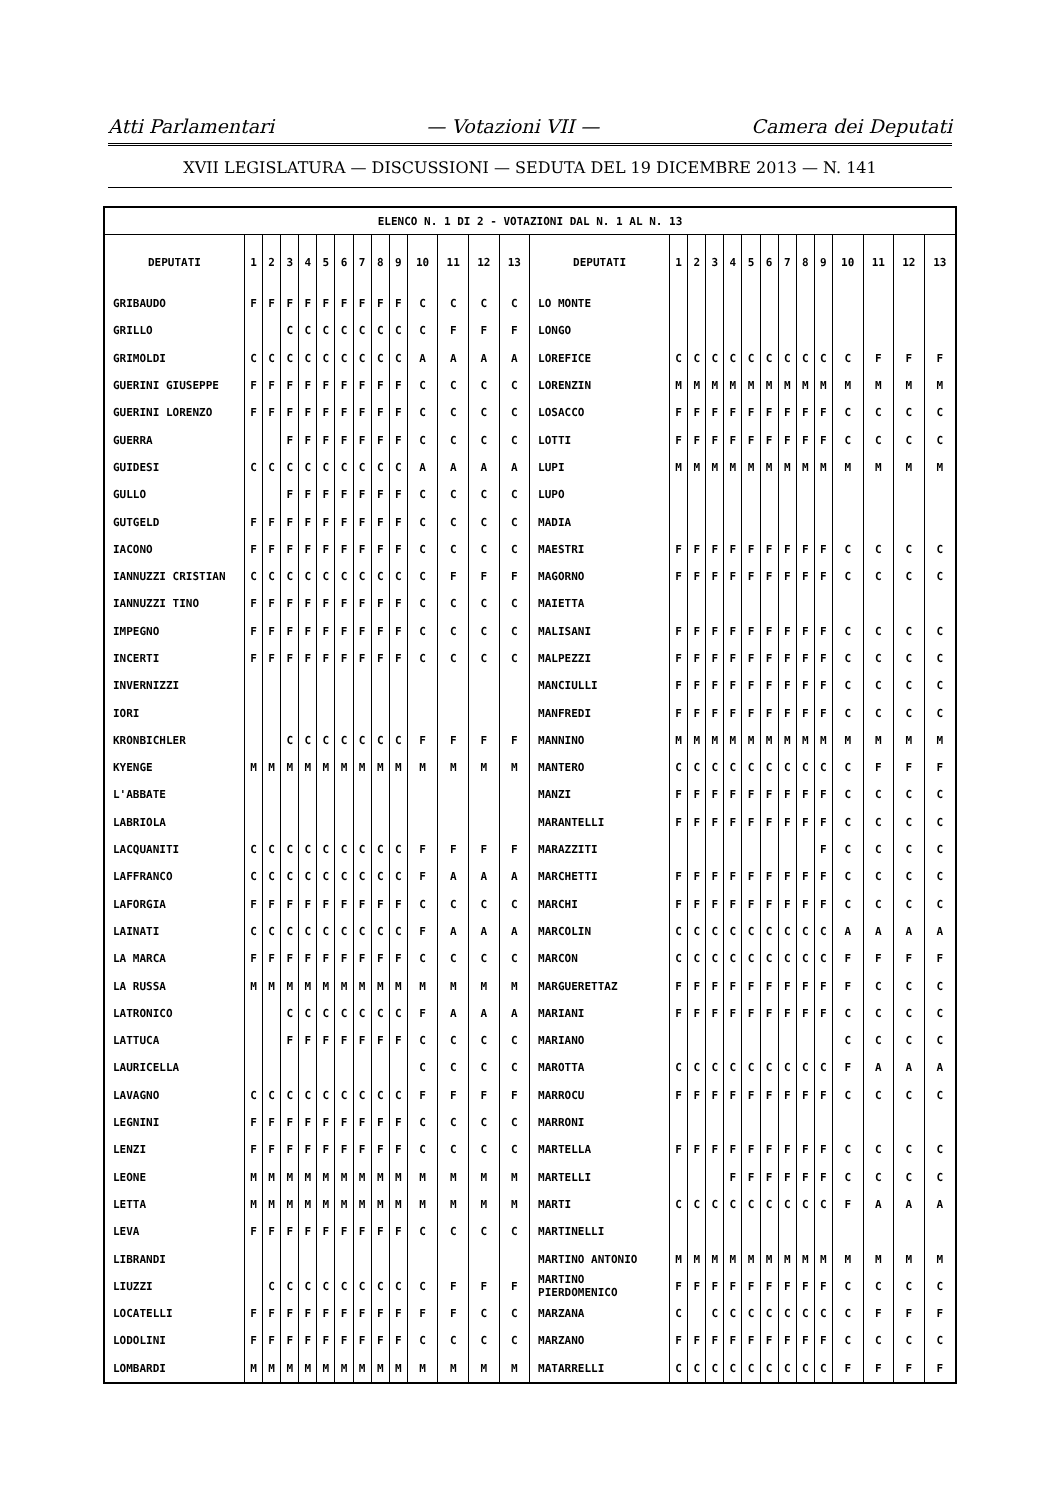Atti Parlamentari — Votazioni VII — Camera dei Deputati
XVII LEGISLATURA — DISCUSSIONI — SEDUTA DEL 19 DICEMBRE 2013 — N. 141
| ELENCO N. 1 DI 2 - VOTAZIONI DAL N. 1 AL N. 13 | | | | | | | | | | | | | | | | | | | | | | | | | | | |
| DEPUTATI | 1 | 2 | 3 | 4 | 5 | 6 | 7 | 8 | 9 | 10 | 11 | 12 | 13 | DEPUTATI | 1 | 2 | 3 | 4 | 5 | 6 | 7 | 8 | 9 | 10 | 11 | 12 | 13 |
| GRIBAUDO | F | F | F | F | F | F | F | F | F | C | C | C | C | LO MONTE | | | | | | | | | | | | | |
| GRILLO | | | C | C | C | C | C | C | C | C | F | F | F | LONGO | | | | | | | | | | | | | |
| GRIMOLDI | C | C | C | C | C | C | C | C | C | A | A | A | A | LOREFICE | C | C | C | C | C | C | C | C | C | C | F | F | F |
| GUERINI GIUSEPPE | F | F | F | F | F | F | F | F | F | C | C | C | C | LORENZIN | M | M | M | M | M | M | M | M | M | M | M | M | M |
| GUERINI LORENZO | F | F | F | F | F | F | F | F | F | C | C | C | C | LOSACCO | F | F | F | F | F | F | F | F | F | C | C | C | C |
| GUERRA | | | F | F | F | F | F | F | F | C | C | C | C | LOTTI | F | F | F | F | F | F | F | F | F | C | C | C | C |
| GUIDESI | C | C | C | C | C | C | C | C | C | A | A | A | A | LUPI | M | M | M | M | M | M | M | M | M | M | M | M | M |
| GULLO | | | F | F | F | F | F | F | F | C | C | C | C | LUPO | | | | | | | | | | | | | |
| GUTGELD | F | F | F | F | F | F | F | F | F | C | C | C | C | MADIA | | | | | | | | | | | | | |
| IACONO | F | F | F | F | F | F | F | F | F | C | C | C | C | MAESTRI | F | F | F | F | F | F | F | F | F | C | C | C | C |
| IANNUZZI CRISTIAN | C | C | C | C | C | C | C | C | C | C | F | F | F | MAGORNO | F | F | F | F | F | F | F | F | F | C | C | C | C |
| IANNUZZI TINO | F | F | F | F | F | F | F | F | F | C | C | C | C | MAIETTA | | | | | | | | | | | | | |
| IMPEGNO | F | F | F | F | F | F | F | F | F | C | C | C | C | MALISANI | F | F | F | F | F | F | F | F | F | C | C | C | C |
| INCERTI | F | F | F | F | F | F | F | F | F | C | C | C | C | MALPEZZI | F | F | F | F | F | F | F | F | F | C | C | C | C |
| INVERNIZZI | | | | | | | | | | | | | | MANCIULLI | F | F | F | F | F | F | F | F | F | C | C | C | C |
| IORI | | | | | | | | | | | | | | MANFREDI | F | F | F | F | F | F | F | F | F | C | C | C | C |
| KRONBICHLER | | | C | C | C | C | C | C | C | F | F | F | F | MANNINO | M | M | M | M | M | M | M | M | M | M | M | M | M |
| KYENGE | M | M | M | M | M | M | M | M | M | M | M | M | M | MANTERO | C | C | C | C | C | C | C | C | C | C | F | F | F |
| L'ABBATE | | | | | | | | | | | | | | MANZI | F | F | F | F | F | F | F | F | F | C | C | C | C |
| LABRIOLA | | | | | | | | | | | | | | MARANTELLI | F | F | F | F | F | F | F | F | F | C | C | C | C |
| LACQUANITI | C | C | C | C | C | C | C | C | C | F | F | F | F | MARAZZITI | | | | | | | | | F | C | C | C | C |
| LAFFRANCO | C | C | C | C | C | C | C | C | C | F | A | A | A | MARCHETTI | F | F | F | F | F | F | F | F | F | C | C | C | C |
| LAFORGIA | F | F | F | F | F | F | F | F | F | C | C | C | C | MARCHI | F | F | F | F | F | F | F | F | F | C | C | C | C |
| LAINATI | C | C | C | C | C | C | C | C | C | F | A | A | A | MARCOLIN | C | C | C | C | C | C | C | C | C | A | A | A | A |
| LA MARCA | F | F | F | F | F | F | F | F | F | C | C | C | C | MARCON | C | C | C | C | C | C | C | C | C | F | F | F | F |
| LA RUSSA | M | M | M | M | M | M | M | M | M | M | M | M | M | MARGUERETTAZ | F | F | F | F | F | F | F | F | F | F | C | C | C |
| LATRONICO | | | C | C | C | C | C | C | C | F | A | A | A | MARIANI | F | F | F | F | F | F | F | F | F | C | C | C | C |
| LATTUCA | | | F | F | F | F | F | F | F | C | C | C | C | MARIANO | | | | | | | | | | C | C | C | C |
| LAURICELLA | | | | | | | | | | C | C | C | C | MAROTTA | C | C | C | C | C | C | C | C | C | F | A | A | A |
| LAVAGNO | C | C | C | C | C | C | C | C | C | F | F | F | F | MARROCU | F | F | F | F | F | F | F | F | F | C | C | C | C |
| LEGNINI | F | F | F | F | F | F | F | F | F | C | C | C | C | MARRONI | | | | | | | | | | | | | |
| LENZI | F | F | F | F | F | F | F | F | F | C | C | C | C | MARTELLA | F | F | F | F | F | F | F | F | F | C | C | C | C |
| LEONE | M | M | M | M | M | M | M | M | M | M | M | M | M | MARTELLI | | | | F | F | F | F | F | F | C | C | C | C |
| LETTA | M | M | M | M | M | M | M | M | M | M | M | M | M | MARTI | C | C | C | C | C | C | C | C | C | F | A | A | A |
| LEVA | F | F | F | F | F | F | F | F | F | C | C | C | C | MARTINELLI | | | | | | | | | | | | | |
| LIBRANDI | | | | | | | | | | | | | | MARTINO ANTONIO | M | M | M | M | M | M | M | M | M | M | M | M | M |
| LIUZZI | | C | C | C | C | C | C | C | C | C | F | F | F | MARTINO PIERDOMENICO | F | F | F | F | F | F | F | F | F | C | C | C | C |
| LOCATELLI | F | F | F | F | F | F | F | F | F | F | F | C | C | MARZANA | C | | C | C | C | C | C | C | C | C | F | F | F |
| LODOLINI | F | F | F | F | F | F | F | F | F | C | C | C | C | MARZANO | F | F | F | F | F | F | F | F | F | C | C | C | C |
| LOMBARDI | M | M | M | M | M | M | M | M | M | M | M | M | M | MATARRELLI | C | C | C | C | C | C | C | C | C | F | F | F | F |